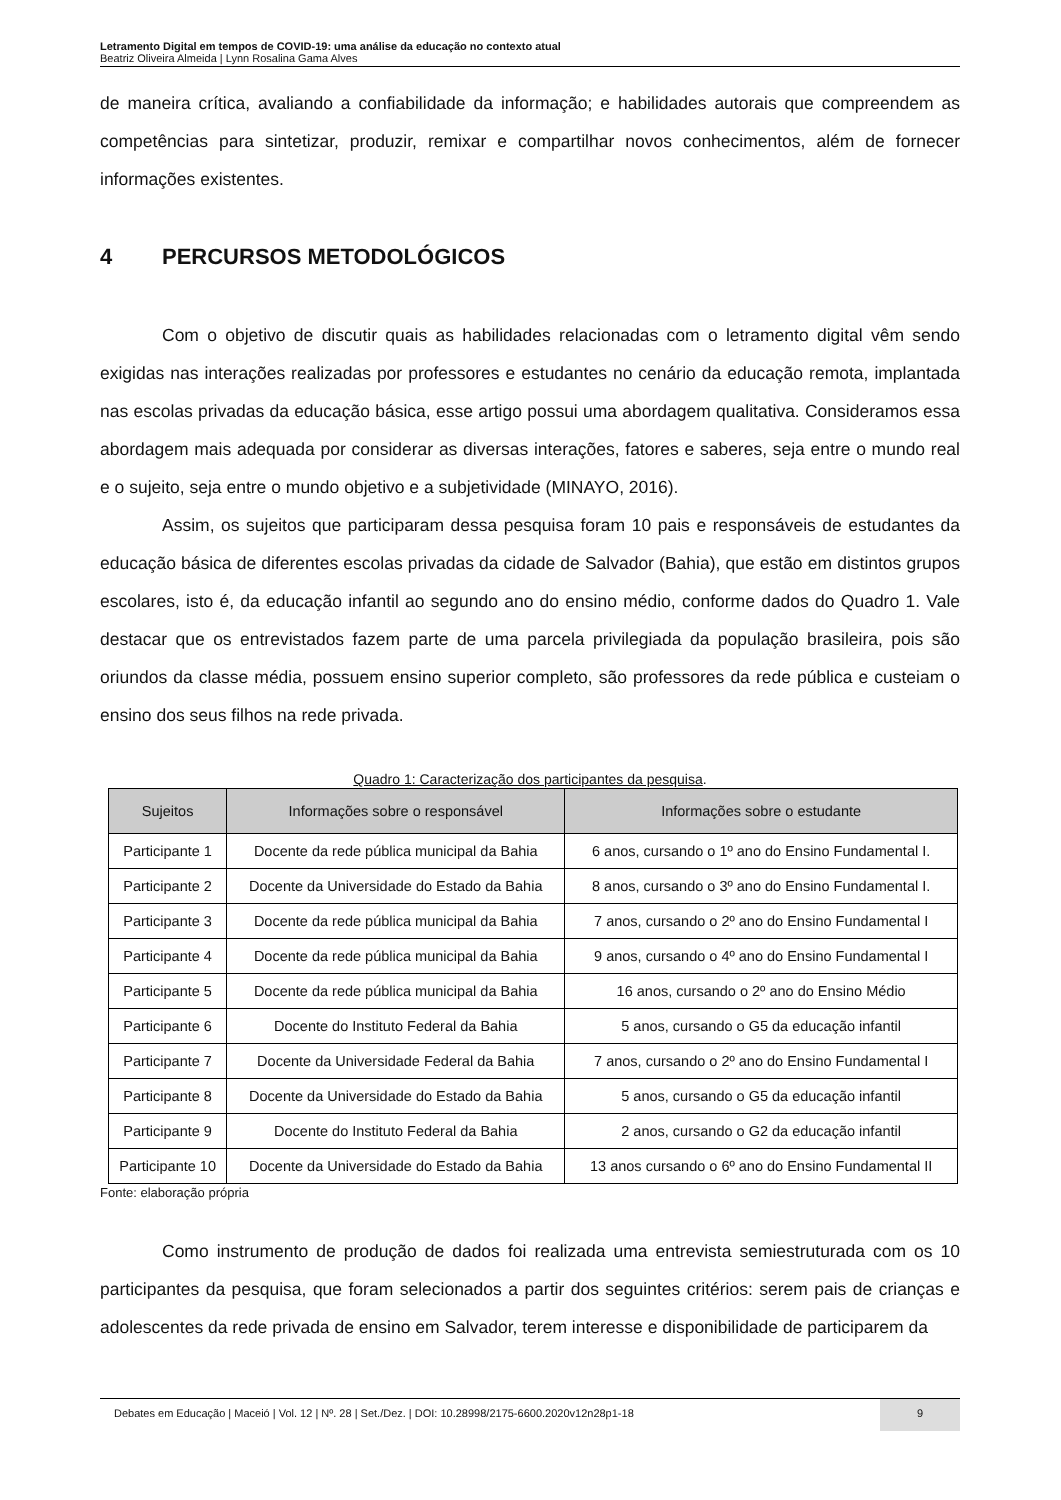Letramento Digital em tempos de COVID-19: uma análise da educação no contexto atual
Beatriz Oliveira Almeida | Lynn Rosalina Gama Alves
de maneira crítica, avaliando a confiabilidade da informação; e habilidades autorais que compreendem as competências para sintetizar, produzir, remixar e compartilhar novos conhecimentos, além de fornecer informações existentes.
4 PERCURSOS METODOLÓGICOS
Com o objetivo de discutir quais as habilidades relacionadas com o letramento digital vêm sendo exigidas nas interações realizadas por professores e estudantes no cenário da educação remota, implantada nas escolas privadas da educação básica, esse artigo possui uma abordagem qualitativa. Consideramos essa abordagem mais adequada por considerar as diversas interações, fatores e saberes, seja entre o mundo real e o sujeito, seja entre o mundo objetivo e a subjetividade (MINAYO, 2016).
Assim, os sujeitos que participaram dessa pesquisa foram 10 pais e responsáveis de estudantes da educação básica de diferentes escolas privadas da cidade de Salvador (Bahia), que estão em distintos grupos escolares, isto é, da educação infantil ao segundo ano do ensino médio, conforme dados do Quadro 1. Vale destacar que os entrevistados fazem parte de uma parcela privilegiada da população brasileira, pois são oriundos da classe média, possuem ensino superior completo, são professores da rede pública e custeiam o ensino dos seus filhos na rede privada.
Quadro 1: Caracterização dos participantes da pesquisa.
| Sujeitos | Informações sobre o responsável | Informações sobre o estudante |
| --- | --- | --- |
| Participante 1 | Docente da rede pública municipal da Bahia | 6 anos, cursando o 1º ano do Ensino Fundamental I. |
| Participante 2 | Docente da Universidade do Estado da Bahia | 8 anos, cursando o 3º ano do Ensino Fundamental I. |
| Participante 3 | Docente da rede pública municipal da Bahia | 7 anos, cursando o 2º ano do Ensino Fundamental I |
| Participante 4 | Docente da rede pública municipal da Bahia | 9 anos, cursando o 4º ano do Ensino Fundamental I |
| Participante 5 | Docente da rede pública municipal da Bahia | 16 anos, cursando o 2º ano do Ensino Médio |
| Participante 6 | Docente do Instituto Federal da Bahia | 5 anos, cursando o G5 da educação infantil |
| Participante 7 | Docente da Universidade Federal da Bahia | 7 anos, cursando o 2º ano do Ensino Fundamental I |
| Participante 8 | Docente da Universidade do Estado da Bahia | 5 anos, cursando o G5 da educação infantil |
| Participante 9 | Docente do Instituto Federal da Bahia | 2 anos, cursando o G2 da educação infantil |
| Participante 10 | Docente da Universidade do Estado da Bahia | 13 anos cursando o 6º ano do Ensino Fundamental II |
Fonte: elaboração própria
Como instrumento de produção de dados foi realizada uma entrevista semiestruturada com os 10 participantes da pesquisa, que foram selecionados a partir dos seguintes critérios: serem pais de crianças e adolescentes da rede privada de ensino em Salvador, terem interesse e disponibilidade de participarem da
Debates em Educação | Maceió | Vol. 12 | Nº. 28 | Set./Dez. | DOI: 10.28998/2175-6600.2020v12n28p1-18
9